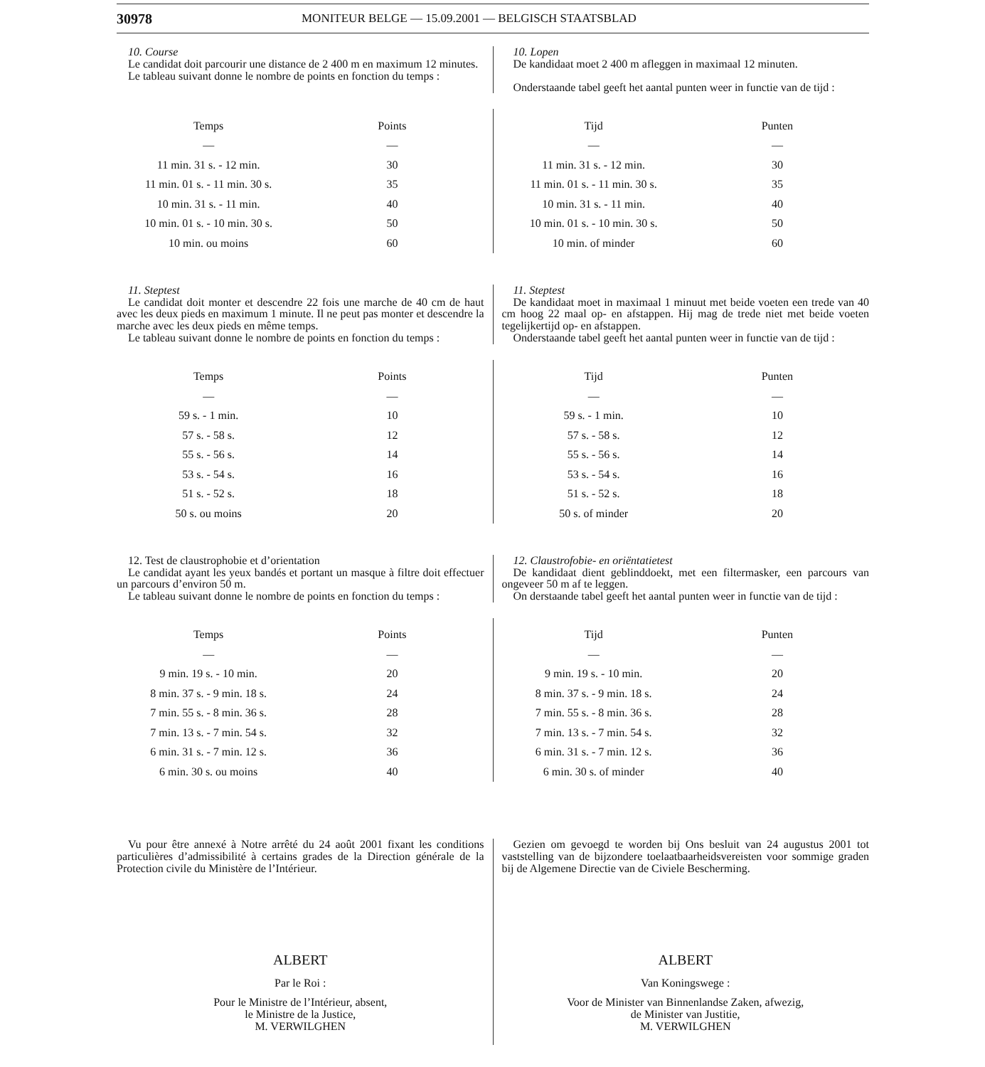30978
MONITEUR BELGE — 15.09.2001 — BELGISCH STAATSBLAD
10. Course
Le candidat doit parcourir une distance de 2 400 m en maximum 12 minutes.
Le tableau suivant donne le nombre de points en fonction du temps :
10. Lopen
De kandidaat moet 2 400 m afleggen in maximaal 12 minuten.
Onderstaande tabel geeft het aantal punten weer in functie van de tijd :
| Temps | Points |
| --- | --- |
| — | — |
| 11 min. 31 s. - 12 min. | 30 |
| 11 min. 01 s. - 11 min. 30 s. | 35 |
| 10 min. 31 s. - 11 min. | 40 |
| 10 min. 01 s. - 10 min. 30 s. | 50 |
| 10 min. ou moins | 60 |
| Tijd | Punten |
| --- | --- |
| — | — |
| 11 min. 31 s. - 12 min. | 30 |
| 11 min. 01 s. - 11 min. 30 s. | 35 |
| 10 min. 31 s. - 11 min. | 40 |
| 10 min. 01 s. - 10 min. 30 s. | 50 |
| 10 min. of minder | 60 |
11. Steptest
Le candidat doit monter et descendre 22 fois une marche de 40 cm de haut avec les deux pieds en maximum 1 minute. Il ne peut pas monter et descendre la marche avec les deux pieds en même temps.
Le tableau suivant donne le nombre de points en fonction du temps :
11. Steptest
De kandidaat moet in maximaal 1 minuut met beide voeten een trede van 40 cm hoog 22 maal op- en afstappen. Hij mag de trede niet met beide voeten tegelijkertijd op- en afstappen.
Onderstaande tabel geeft het aantal punten weer in functie van de tijd :
| Temps | Points |
| --- | --- |
| — | — |
| 59 s. - 1 min. | 10 |
| 57 s. - 58 s. | 12 |
| 55 s. - 56 s. | 14 |
| 53 s. - 54 s. | 16 |
| 51 s. - 52 s. | 18 |
| 50 s. ou moins | 20 |
| Tijd | Punten |
| --- | --- |
| — | — |
| 59 s. - 1 min. | 10 |
| 57 s. - 58 s. | 12 |
| 55 s. - 56 s. | 14 |
| 53 s. - 54 s. | 16 |
| 51 s. - 52 s. | 18 |
| 50 s. of minder | 20 |
12. Test de claustrophobie et d’orientation
Le candidat ayant les yeux bandés et portant un masque à filtre doit effectuer un parcours d’environ 50 m.
Le tableau suivant donne le nombre de points en fonction du temps :
12. Claustrofobie- en oriëntatietest
De kandidaat dient geblinddoekt, met een filtermasker, een parcours van ongeveer 50 m af te leggen.
On derstaande tabel geeft het aantal punten weer in functie van de tijd :
| Temps | Points |
| --- | --- |
| — | — |
| 9 min. 19 s. - 10 min. | 20 |
| 8 min. 37 s. - 9 min. 18 s. | 24 |
| 7 min. 55 s. - 8 min. 36 s. | 28 |
| 7 min. 13 s. - 7 min. 54 s. | 32 |
| 6 min. 31 s. - 7 min. 12 s. | 36 |
| 6 min. 30 s. ou moins | 40 |
| Tijd | Punten |
| --- | --- |
| — | — |
| 9 min. 19 s. - 10 min. | 20 |
| 8 min. 37 s. - 9 min. 18 s. | 24 |
| 7 min. 55 s. - 8 min. 36 s. | 28 |
| 7 min. 13 s. - 7 min. 54 s. | 32 |
| 6 min. 31 s. - 7 min. 12 s. | 36 |
| 6 min. 30 s. of minder | 40 |
Vu pour être annexé à Notre arrêté du 24 août 2001 fixant les conditions particulières d’admissibilité à certains grades de la Direction générale de la Protection civile du Ministère de l’Intérieur.
ALBERT
Par le Roi :
Pour le Ministre de l’Intérieur, absent,
le Ministre de la Justice,
M. VERWILGHEN
Gezien om gevoegd te worden bij Ons besluit van 24 augustus 2001 tot vaststelling van de bijzondere toelaatbaarheidsvereisten voor sommige graden bij de Algemene Directie van de Civiele Bescherming.
ALBERT
Van Koningswege :
Voor de Minister van Binnenlandse Zaken, afwezig,
de Minister van Justitie,
M. VERWILGHEN